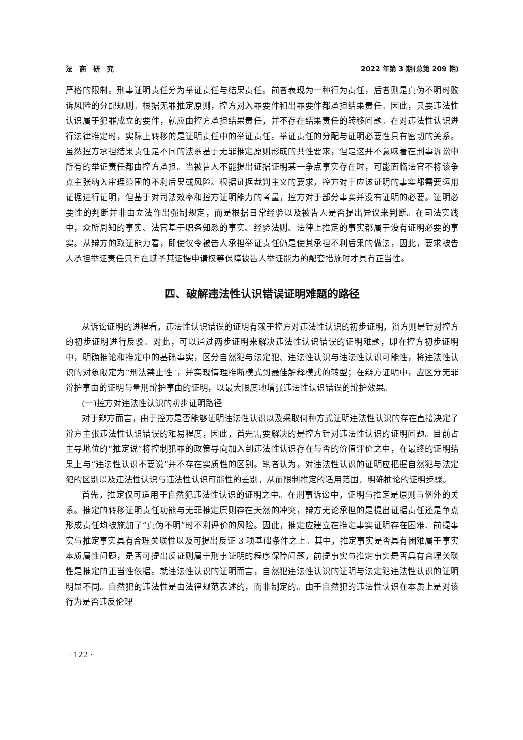法　商　研　究 2022 年第 3 期(总第 209 期)
严格的限制。刑事证明责任分为举证责任与结果责任。前者表现为一种行为责任，后者则是真伪不明时败诉风险的分配规则。根据无罪推定原则，控方对入罪要件和出罪要件都承担结果责任。因此，只要违法性认识属于犯罪成立的要件，就应由控方承担结果责任，并不存在结果责任的转移问题。在对违法性认识进行法律推定时，实际上转移的是证明责任中的举证责任。举证责任的分配与证明必要性具有密切的关系。虽然控方承担结果责任是不同的法系基于无罪推定原则形成的共性要求，但是这并不意味着在刑事诉讼中所有的举证责任都由控方承担。当被告人不能提出证据证明某一争点事实存在时，可能面临法官不将该争点主张纳入审理范围的不利后果或风险。根据证据裁判主义的要求，控方对于应该证明的事实都需要运用证据进行证明，但基于对司法效率和控方证明能力的考量，控方对于部分事实并没有证明的必要。证明必要性的判断并非由立法作出强制规定，而是根据日常经验以及被告人是否提出异议来判断。在司法实践中，众所周知的事实、法官基于职务知悉的事实、经验法则、法律上推定的事实都属于没有证明必要的事实。从辩方的取证能力看，即使仅令被告人承担举证责任仍是使其承担不利后果的做法，因此，要求被告人承担举证责任只有在赋予其证据申请权等保障被告人举证能力的配套措施时才具有正当性。
四、破解违法性认识错误证明难题的路径
从诉讼证明的进程看，违法性认识错误的证明有赖于控方对违法性认识的初步证明，辩方则是针对控方的初步证明进行反驳。对此，可以通过两步证明来解决违法性认识错误的证明难题，即在控方初步证明中，明确推论和推定中的基础事实，区分自然犯与法定犯、违法性认识与违法性认识可能性，将违法性认识的对象限定为“刑法禁止性”，并实现情理推断模式到最佳解释模式的转型；在辩方证明中，应区分无罪辩护事由的证明与量刑辩护事由的证明，以最大限度地增强违法性认识错误的辩护效果。
(一)控方对违法性认识的初步证明路径
对于辩方而言，由于控方是否能够证明违法性认识以及采取何种方式证明违法性认识的存在直接决定了辩方主张违法性认识错误的难易程度，因此，首先需要解决的是控方针对违法性认识的证明问题。目前占主导地位的“推定说”将控制犯罪的政策导向加入到违法性认识存在与否的价值评价之中，在最终的证明结果上与“违法性认识不要说”并不存在实质性的区别。笔者认为，对违法性认识的证明应把握自然犯与法定犯的区别以及违法性认识与违法性认识可能性的差别，从而限制推定的适用范围，明确推论的证明步骤。
首先，推定仅可适用于自然犯违法性认识的证明之中。在刑事诉讼中，证明与推定是原则与例外的关系。推定的转移证明责任功能与无罪推定原则存在天然的冲突，辩方无论承担的是提出证据责任还是争点形成责任均被施加了“真伪不明”时不利评价的风险。因此，推定应建立在推定事实证明存在困难、前提事实与推定事实具有合理关联性以及可提出反证 3 项基础条件之上。其中，推定事实是否具有困难属于事实本质属性问题，是否可提出反证则属于刑事证明的程序保障问题，前提事实与推定事实是否具有合理关联性是推定的正当性依据。就违法性认识的证明而言，自然犯违法性认识的证明与法定犯违法性认识的证明明显不同。自然犯的违法性是由法律规范表述的，而非制定的。由于自然犯的违法性认识在本质上是对该行为是否违反伦理
· 122 ·